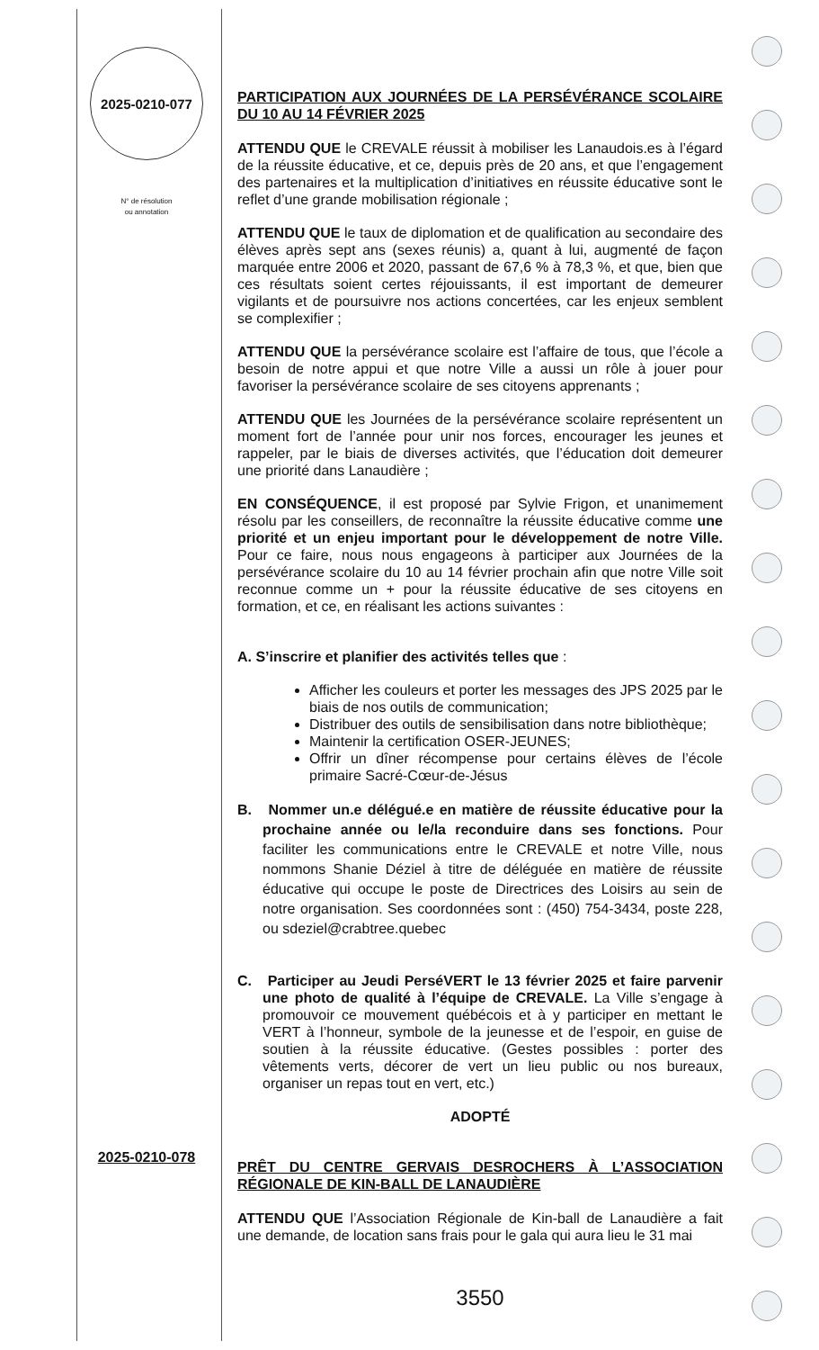2025-0210-077
N° de résolution
ou annotation
2025-0210-078
PARTICIPATION AUX JOURNÉES DE LA PERSÉVÉRANCE SCOLAIRE DU 10 AU 14 FÉVRIER 2025
ATTENDU QUE le CREVALE réussit à mobiliser les Lanaudois.es à l’égard de la réussite éducative, et ce, depuis près de 20 ans, et que l’engagement des partenaires et la multiplication d’initiatives en réussite éducative sont le reflet d’une grande mobilisation régionale ;
ATTENDU QUE le taux de diplomation et de qualification au secondaire des élèves après sept ans (sexes réunis) a, quant à lui, augmenté de façon marquée entre 2006 et 2020, passant de 67,6 % à 78,3 %, et que, bien que ces résultats soient certes réjouissants, il est important de demeurer vigilants et de poursuivre nos actions concertées, car les enjeux semblent se complexifier ;
ATTENDU QUE la persévérance scolaire est l’affaire de tous, que l’école a besoin de notre appui et que notre Ville a aussi un rôle à jouer pour favoriser la persévérance scolaire de ses citoyens apprenants ;
ATTENDU QUE les Journées de la persévérance scolaire représentent un moment fort de l’année pour unir nos forces, encourager les jeunes et rappeler, par le biais de diverses activités, que l’éducation doit demeurer une priorité dans Lanaudière ;
EN CONSÉQUENCE, il est proposé par Sylvie Frigon, et unanimement résolu par les conseillers, de reconnaître la réussite éducative comme une priorité et un enjeu important pour le développement de notre Ville. Pour ce faire, nous nous engageons à participer aux Journées de la persévérance scolaire du 10 au 14 février prochain afin que notre Ville soit reconnue comme un + pour la réussite éducative de ses citoyens en formation, et ce, en réalisant les actions suivantes :
A. S’inscrire et planifier des activités telles que :
Afficher les couleurs et porter les messages des JPS 2025 par le biais de nos outils de communication;
Distribuer des outils de sensibilisation dans notre bibliothèque;
Maintenir la certification OSER-JEUNES;
Offrir un dîner récompense pour certains élèves de l’école primaire Sacré-Cœur-de-Jésus
B. Nommer un.e délégué.e en matière de réussite éducative pour la prochaine année ou le/la reconduire dans ses fonctions. Pour faciliter les communications entre le CREVALE et notre Ville, nous nommons Shanie Déziel à titre de déléguée en matière de réussite éducative qui occupe le poste de Directrices des Loisirs au sein de notre organisation. Ses coordonnées sont : (450) 754-3434, poste 228, ou sdeziel@crabtree.quebec
C. Participer au Jeudi PerséVERT le 13 février 2025 et faire parvenir une photo de qualité à l’équipe de CREVALE. La Ville s’engage à promouvoir ce mouvement québécois et à y participer en mettant le VERT à l’honneur, symbole de la jeunesse et de l’espoir, en guise de soutien à la réussite éducative. (Gestes possibles : porter des vêtements verts, décorer de vert un lieu public ou nos bureaux, organiser un repas tout en vert, etc.)
ADOPTÉ
PRÊT DU CENTRE GERVAIS DESROCHERS À L’ASSOCIATION RÉGIONALE DE KIN-BALL DE LANAUDIÈRE
ATTENDU QUE l’Association Régionale de Kin-ball de Lanaudière a fait une demande, de location sans frais pour le gala qui aura lieu le 31 mai
3550